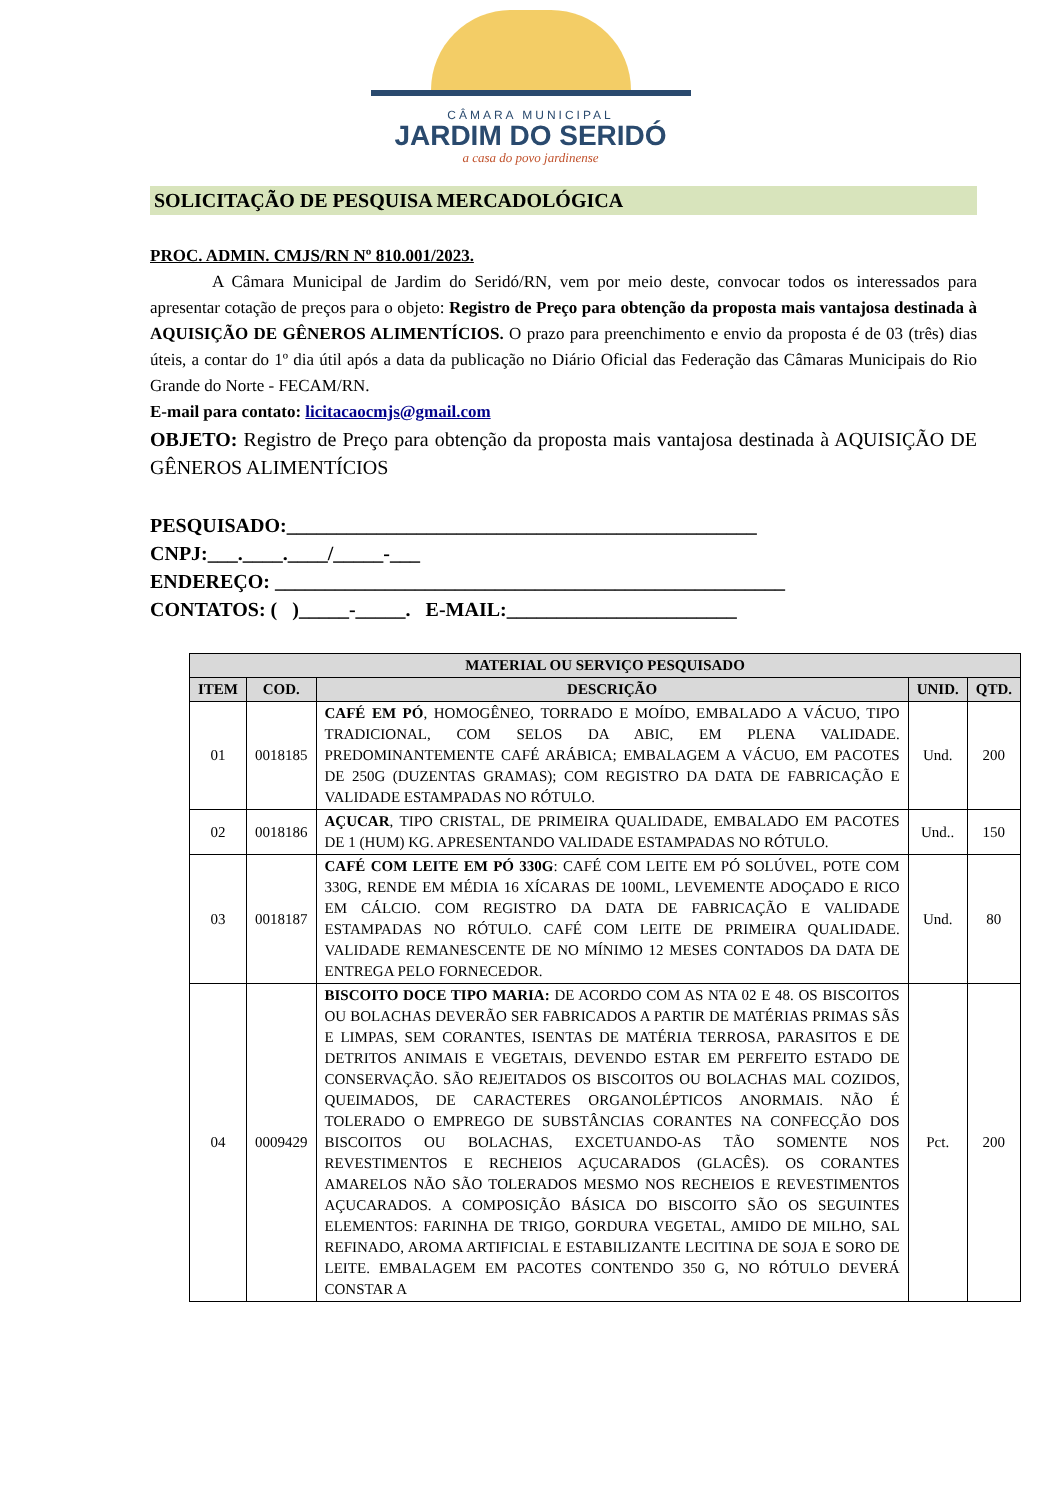CÂMARA MUNICIPAL
JARDIM DO SERIDÓ
a casa do povo jardinense
SOLICITAÇÃO DE PESQUISA MERCADOLÓGICA
PROC. ADMIN. CMJS/RN Nº 810.001/2023.
A Câmara Municipal de Jardim do Seridó/RN, vem por meio deste, convocar todos os interessados para apresentar cotação de preços para o objeto: Registro de Preço para obtenção da proposta mais vantajosa destinada à AQUISIÇÃO DE GÊNEROS ALIMENTÍCIOS. O prazo para preenchimento e envio da proposta é de 03 (três) dias úteis, a contar do 1º dia útil após a data da publicação no Diário Oficial das Federação das Câmaras Municipais do Rio Grande do Norte - FECAM/RN.
E-mail para contato: licitacaocmjs@gmail.com
OBJETO: Registro de Preço para obtenção da proposta mais vantajosa destinada à AQUISIÇÃO DE GÊNEROS ALIMENTÍCIOS
PESQUISADO:_______________________________________________
CNPJ:___.____.____/_____-___
ENDEREÇO: ___________________________________________________
CONTATOS: ( )_____-_____. E-MAIL:_______________________
| MATERIAL OU SERVIÇO PESQUISADO | | | | |
| --- | --- | --- | --- | --- |
| ITEM | COD. | DESCRIÇÃO | UNID. | QTD. |
| 01 | 0018185 | CAFÉ EM PÓ , HOMOGÊNEO, TORRADO E MOÍDO, EMBALADO A VÁCUO, TIPO TRADICIONAL, COM SELOS DA ABIC, EM PLENA VALIDADE. PREDOMINANTEMENTE CAFÉ ARÁBICA; EMBALAGEM A VÁCUO, EM PACOTES DE 250G (DUZENTAS GRAMAS); COM REGISTRO DA DATA DE FABRICAÇÃO E VALIDADE ESTAMPADAS NO RÓTULO. | Und. | 200 |
| 02 | 0018186 | AÇUCAR , TIPO CRISTAL, DE PRIMEIRA QUALIDADE, EMBALADO EM PACOTES DE 1 (HUM) KG. APRESENTANDO VALIDADE ESTAMPADAS NO RÓTULO. | Und.. | 150 |
| 03 | 0018187 | CAFÉ COM LEITE EM PÓ 330G : CAFÉ COM LEITE EM PÓ SOLÚVEL, POTE COM 330G, RENDE EM MÉDIA 16 XÍCARAS DE 100ML, LEVEMENTE ADOÇADO E RICO EM CÁLCIO. COM REGISTRO DA DATA DE FABRICAÇÃO E VALIDADE ESTAMPADAS NO RÓTULO. CAFÉ COM LEITE DE PRIMEIRA QUALIDADE. VALIDADE REMANESCENTE DE NO MÍNIMO 12 MESES CONTADOS DA DATA DE ENTREGA PELO FORNECEDOR. | Und. | 80 |
| 04 | 0009429 | BISCOITO DOCE TIPO MARIA: DE ACORDO COM AS NTA 02 E 48. OS BISCOITOS OU BOLACHAS DEVERÃO SER FABRICADOS A PARTIR DE MATÉRIAS PRIMAS SÃS E LIMPAS, SEM CORANTES, ISENTAS DE MATÉRIA TERROSA, PARASITOS E DE DETRITOS ANIMAIS E VEGETAIS, DEVENDO ESTAR EM PERFEITO ESTADO DE CONSERVAÇÃO. SÃO REJEITADOS OS BISCOITOS OU BOLACHAS MAL COZIDOS, QUEIMADOS, DE CARACTERES ORGANOLÉPTICOS ANORMAIS. NÃO É TOLERADO O EMPREGO DE SUBSTÂNCIAS CORANTES NA CONFECÇÃO DOS BISCOITOS OU BOLACHAS, EXCETUANDO-AS TÃO SOMENTE NOS REVESTIMENTOS E RECHEIOS AÇUCARADOS (GLACÊS). OS CORANTES AMARELOS NÃO SÃO TOLERADOS MESMO NOS RECHEIOS E REVESTIMENTOS AÇUCARADOS. A COMPOSIÇÃO BÁSICA DO BISCOITO SÃO OS SEGUINTES ELEMENTOS: FARINHA DE TRIGO, GORDURA VEGETAL, AMIDO DE MILHO, SAL REFINADO, AROMA ARTIFICIAL E ESTABILIZANTE LECITINA DE SOJA E SORO DE LEITE. EMBALAGEM EM PACOTES CONTENDO 350 G, NO RÓTULO DEVERÁ CONSTAR A | Pct. | 200 |